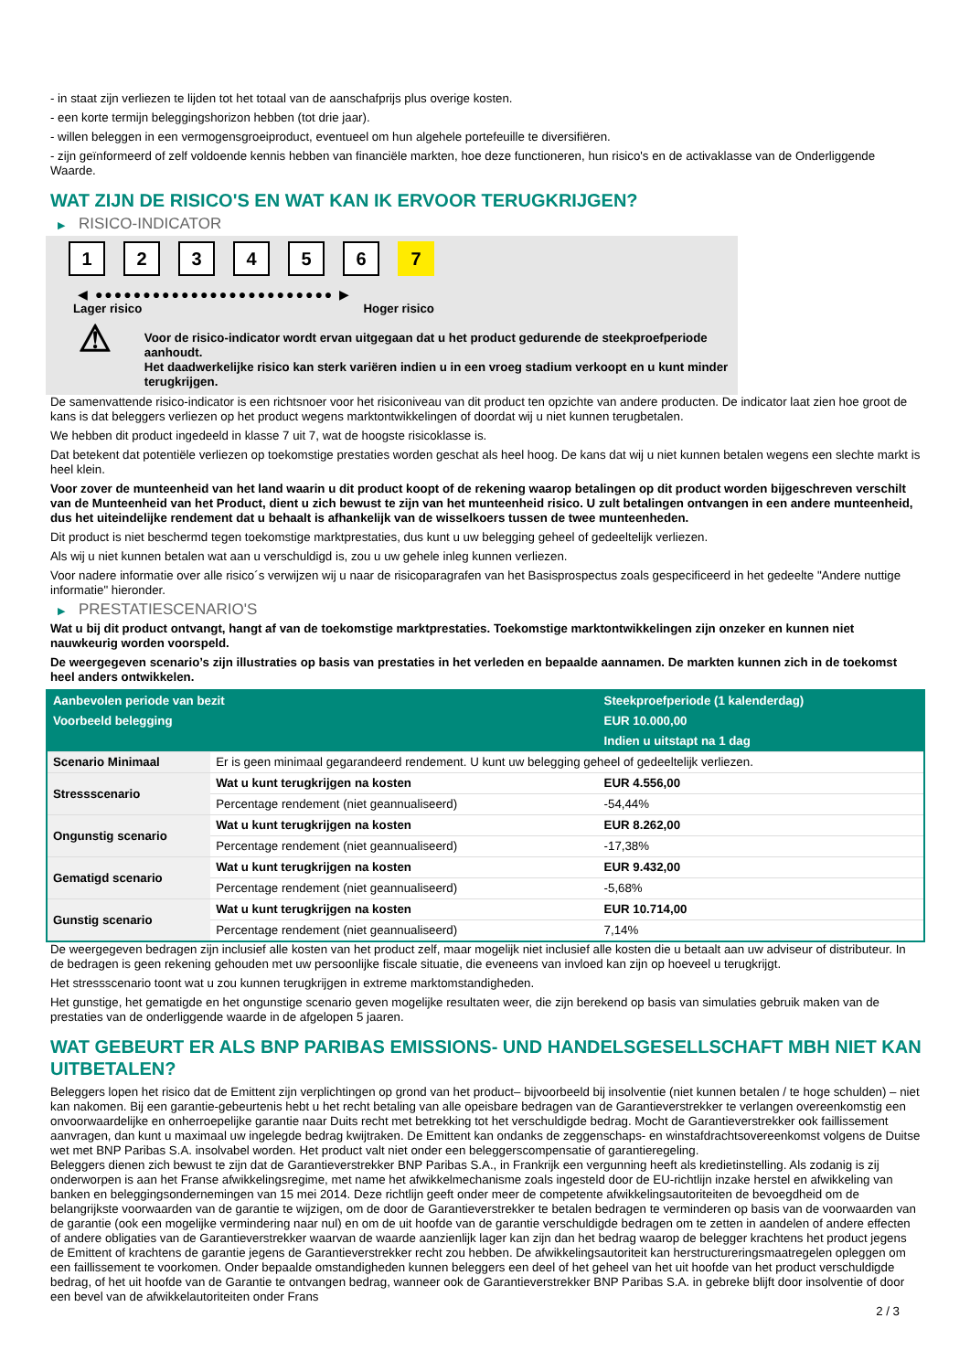- in staat zijn verliezen te lijden tot het totaal van de aanschafprijs plus overige kosten.
- een korte termijn beleggingshorizon hebben (tot drie jaar).
- willen beleggen in een vermogensgroeiproduct, eventueel om hun algehele portefeuille te diversifiëren.
- zijn geïnformeerd of zelf voldoende kennis hebben van financiële markten, hoe deze functioneren, hun risico's en de activaklasse van de Onderliggende Waarde.
WAT ZIJN DE RISICO'S EN WAT KAN IK ERVOOR TERUGKRIJGEN?
▶ RISICO-INDICATOR
1 2 3 4 5 6 7
◀ ●●●●●●●●●●●●●●●●●●●●●●●●● ▶
Lager risico Hoger risico
⚠
Voor de risico-indicator wordt ervan uitgegaan dat u het product gedurende de steekproefperiode aanhoudt.
Het daadwerkelijke risico kan sterk variëren indien u in een vroeg stadium verkoopt en u kunt minder terugkrijgen.
De samenvattende risico-indicator is een richtsnoer voor het risiconiveau van dit product ten opzichte van andere producten. De indicator laat zien hoe groot de kans is dat beleggers verliezen op het product wegens marktontwikkelingen of doordat wij u niet kunnen terugbetalen.
We hebben dit product ingedeeld in klasse 7 uit 7, wat de hoogste risicoklasse is.
Dat betekent dat potentiële verliezen op toekomstige prestaties worden geschat als heel hoog. De kans dat wij u niet kunnen betalen wegens een slechte markt is heel klein.
Voor zover de munteenheid van het land waarin u dit product koopt of de rekening waarop betalingen op dit product worden bijgeschreven verschilt van de Munteenheid van het Product, dient u zich bewust te zijn van het munteenheid risico. U zult betalingen ontvangen in een andere munteenheid, dus het uiteindelijke rendement dat u behaalt is afhankelijk van de wisselkoers tussen de twee munteenheden.
Dit product is niet beschermd tegen toekomstige marktprestaties, dus kunt u uw belegging geheel of gedeeltelijk verliezen.
Als wij u niet kunnen betalen wat aan u verschuldigd is, zou u uw gehele inleg kunnen verliezen.
Voor nadere informatie over alle risico´s verwijzen wij u naar de risicoparagrafen van het Basisprospectus zoals gespecificeerd in het gedeelte "Andere nuttige informatie" hieronder.
▶ PRESTATIESCENARIO'S
Wat u bij dit product ontvangt, hangt af van de toekomstige marktprestaties. Toekomstige marktontwikkelingen zijn onzeker en kunnen niet nauwkeurig worden voorspeld.
De weergegeven scenario’s zijn illustraties op basis van prestaties in het verleden en bepaalde aannamen. De markten kunnen zich in de toekomst heel anders ontwikkelen.
| Aanbevolen periode van bezit | | Steekproefperiode (1 kalenderdag) |
| --- | --- | --- |
| Voorbeeld belegging | | EUR 10.000,00 |
| | | Indien u uitstapt na 1 dag |
| Scenario Minimaal | Er is geen minimaal gegarandeerd rendement. U kunt uw belegging geheel of gedeeltelijk verliezen. | |
| Stressscenario | Wat u kunt terugkrijgen na kosten | EUR 4.556,00 |
| | Percentage rendement (niet geannualiseerd) | -54,44% |
| Ongunstig scenario | Wat u kunt terugkrijgen na kosten | EUR 8.262,00 |
| | Percentage rendement (niet geannualiseerd) | -17,38% |
| Gematigd scenario | Wat u kunt terugkrijgen na kosten | EUR 9.432,00 |
| | Percentage rendement (niet geannualiseerd) | -5,68% |
| Gunstig scenario | Wat u kunt terugkrijgen na kosten | EUR 10.714,00 |
| | Percentage rendement (niet geannualiseerd) | 7,14% |
De weergegeven bedragen zijn inclusief alle kosten van het product zelf, maar mogelijk niet inclusief alle kosten die u betaalt aan uw adviseur of distributeur. In de bedragen is geen rekening gehouden met uw persoonlijke fiscale situatie, die eveneens van invloed kan zijn op hoeveel u terugkrijgt.
Het stressscenario toont wat u zou kunnen terugkrijgen in extreme marktomstandigheden.
Het gunstige, het gematigde en het ongunstige scenario geven mogelijke resultaten weer, die zijn berekend op basis van simulaties gebruik maken van de prestaties van de onderliggende waarde in de afgelopen 5 jaaren.
WAT GEBEURT ER ALS BNP PARIBAS EMISSIONS- UND HANDELSGESELLSCHAFT MBH NIET KAN UITBETALEN?
Beleggers lopen het risico dat de Emittent zijn verplichtingen op grond van het product– bijvoorbeeld bij insolventie (niet kunnen betalen / te hoge schulden) – niet kan nakomen. Bij een garantie-gebeurtenis hebt u het recht betaling van alle opeisbare bedragen van de Garantieverstrekker te verlangen overeenkomstig een onvoorwaardelijke en onherroepelijke garantie naar Duits recht met betrekking tot het verschuldigde bedrag. Mocht de Garantieverstrekker ook faillissement aanvragen, dan kunt u maximaal uw ingelegde bedrag kwijtraken. De Emittent kan ondanks de zeggenschaps- en winstafdrachtsovereenkomst volgens de Duitse wet met BNP Paribas S.A. insolvabel worden. Het product valt niet onder een beleggerscompensatie of garantieregeling.
Beleggers dienen zich bewust te zijn dat de Garantieverstrekker BNP Paribas S.A., in Frankrijk een vergunning heeft als kredietinstelling. Als zodanig is zij onderworpen is aan het Franse afwikkelingsregime, met name het afwikkelmechanisme zoals ingesteld door de EU-richtlijn inzake herstel en afwikkeling van banken en beleggingsondernemingen van 15 mei 2014. Deze richtlijn geeft onder meer de competente afwikkelingsautoriteiten de bevoegdheid om de belangrijkste voorwaarden van de garantie te wijzigen, om de door de Garantieverstrekker te betalen bedragen te verminderen op basis van de voorwaarden van de garantie (ook een mogelijke vermindering naar nul) en om de uit hoofde van de garantie verschuldigde bedragen om te zetten in aandelen of andere effecten of andere obligaties van de Garantieverstrekker waarvan de waarde aanzienlijk lager kan zijn dan het bedrag waarop de belegger krachtens het product jegens de Emittent of krachtens de garantie jegens de Garantieverstrekker recht zou hebben. De afwikkelingsautoriteit kan herstructureringsmaatregelen opleggen om een faillissement te voorkomen. Onder bepaalde omstandigheden kunnen beleggers een deel of het geheel van het uit hoofde van het product verschuldigde bedrag, of het uit hoofde van de Garantie te ontvangen bedrag, wanneer ook de Garantieverstrekker BNP Paribas S.A. in gebreke blijft door insolventie of door een bevel van de afwikkelautoriteiten onder Frans
2 / 3